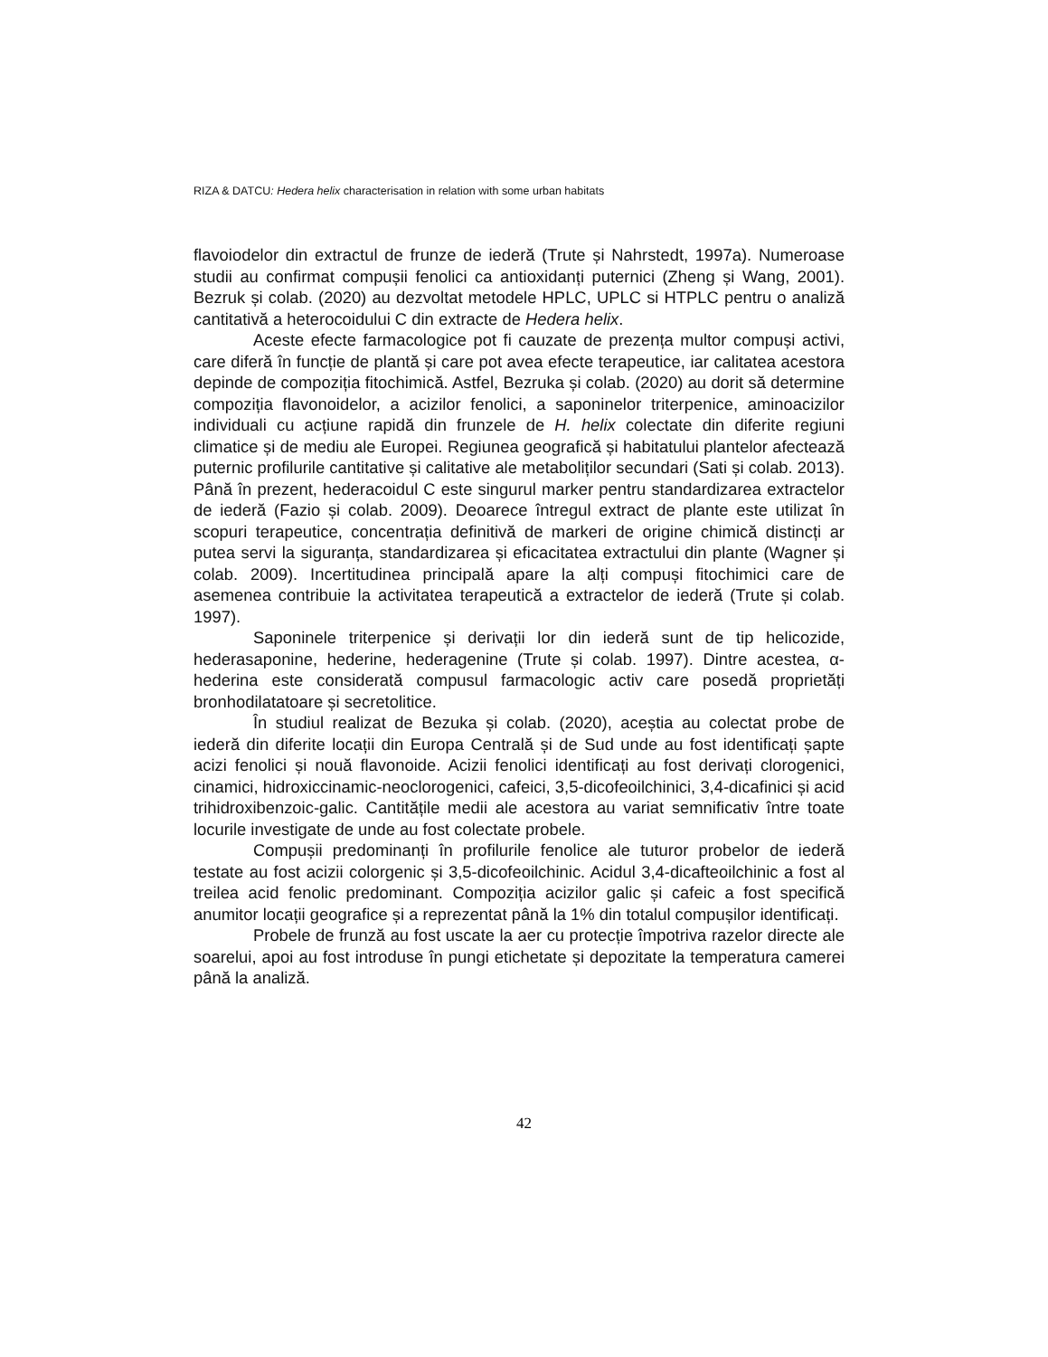RIZA & DATCU: Hedera helix characterisation in relation with some urban habitats
flavoiodelor din extractul de frunze de iederă (Trute și Nahrstedt, 1997a). Numeroase studii au confirmat compușii fenolici ca antioxidanți puternici (Zheng și Wang, 2001). Bezruk și colab. (2020) au dezvoltat metodele HPLC, UPLC si HTPLC pentru o analiză cantitativă a heterocoidului C din extracte de Hedera helix.
Aceste efecte farmacologice pot fi cauzate de prezența multor compuși activi, care diferă în funcție de plantă și care pot avea efecte terapeutice, iar calitatea acestora depinde de compoziția fitochimică. Astfel, Bezruka și colab. (2020) au dorit să determine compoziția flavonoidelor, a acizilor fenolici, a saponinelor triterpenice, aminoacizilor individuali cu acțiune rapidă din frunzele de H. helix colectate din diferite regiuni climatice și de mediu ale Europei. Regiunea geografică și habitatului plantelor afectează puternic profilurile cantitative și calitative ale metaboliților secundari (Sati și colab. 2013). Până în prezent, hederacoidul C este singurul marker pentru standardizarea extractelor de iederă (Fazio și colab. 2009). Deoarece întregul extract de plante este utilizat în scopuri terapeutice, concentrația definitivă de markeri de origine chimică distincți ar putea servi la siguranța, standardizarea și eficacitatea extractului din plante (Wagner și colab. 2009). Incertitudinea principală apare la alți compuși fitochimici care de asemenea contribuie la activitatea terapeutică a extractelor de iederă (Trute și colab. 1997).
Saponinele triterpenice și derivații lor din iederă sunt de tip helicozide, hederasaponine, hederine, hederagenine (Trute și colab. 1997). Dintre acestea, α-hederina este considerată compusul farmacologic activ care posedă proprietăți bronhodilatatoare și secretolitice.
În studiul realizat de Bezuka și colab. (2020), aceștia au colectat probe de iederă din diferite locații din Europa Centrală și de Sud unde au fost identificați șapte acizi fenolici și nouă flavonoide. Acizii fenolici identificați au fost derivați clorogenici, cinamici, hidroxiccinamic-neoclorogenici, cafeici, 3,5-dicofeoilchinici, 3,4-dicafinici și acid trihidroxibenzoic-galic. Cantitățile medii ale acestora au variat semnificativ între toate locurile investigate de unde au fost colectate probele.
Compușii predominanți în profilurile fenolice ale tuturor probelor de iederă testate au fost acizii colorgenic și 3,5-dicofeoilchinic. Acidul 3,4-dicafteoilchinic a fost al treilea acid fenolic predominant. Compoziția acizilor galic și cafeic a fost specifică anumitor locații geografice și a reprezentat până la 1% din totalul compușilor identificați.
Probele de frunză au fost uscate la aer cu protecție împotriva razelor directe ale soarelui, apoi au fost introduse în pungi etichetate și depozitate la temperatura camerei până la analiză.
42